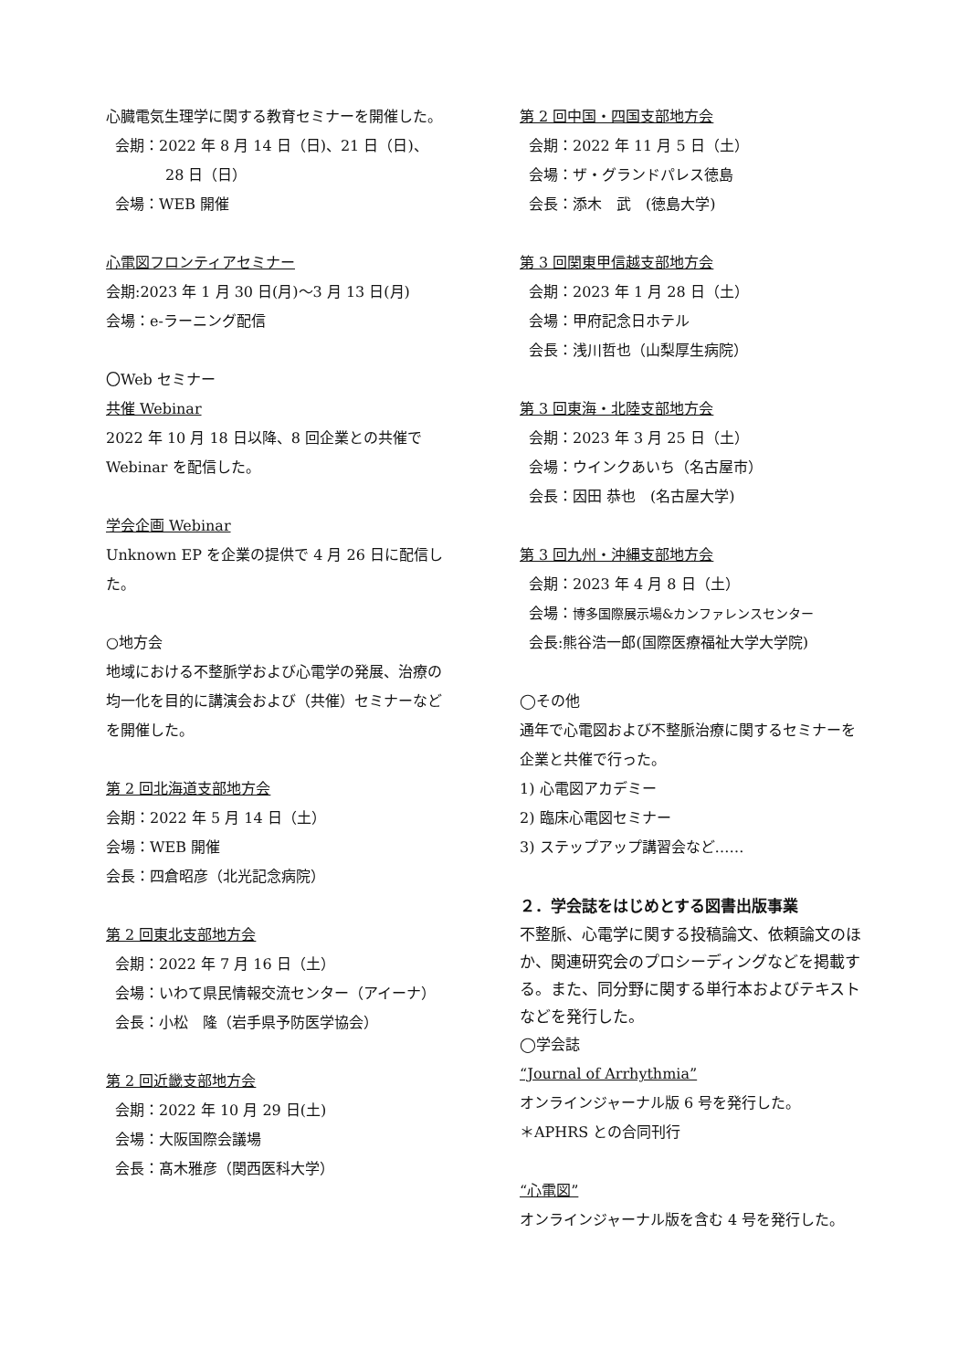心臓電気生理学に関する教育セミナーを開催した。
会期：2022 年 8 月 14 日（日)、21 日（日)、
28 日（日）
会場：WEB 開催
心電図フロンティアセミナー
会期:2023 年 1 月 30 日(月)～3 月 13 日(月)
会場：e-ラーニング配信
〇Web セミナー
共催 Webinar
2022 年 10 月 18 日以降、8 回企業との共催で Webinar を配信した。
学会企画 Webinar
Unknown EP を企業の提供で 4 月 26 日に配信した。
○地方会
地域における不整脈学および心電学の発展、治療の均一化を目的に講演会および（共催）セミナーなどを開催した。
第 2 回北海道支部地方会
会期：2022 年 5 月 14 日（土）
会場：WEB 開催
会長：四倉昭彦（北光記念病院）
第 2 回東北支部地方会
会期：2022 年 7 月 16 日（土）
会場：いわて県民情報交流センター（アイーナ）
会長：小松　隆（岩手県予防医学協会）
第 2 回近畿支部地方会
会期：2022 年 10 月 29 日(土)
会場：大阪国際会議場
会長：髙木雅彦（関西医科大学）
第 2 回中国・四国支部地方会
会期：2022 年 11 月 5 日（土）
会場：ザ・グランドパレス徳島
会長：添木　武　(徳島大学)
第 3 回関東甲信越支部地方会
会期：2023 年 1 月 28 日（土）
会場：甲府記念日ホテル
会長：浅川哲也（山梨厚生病院）
第 3 回東海・北陸支部地方会
会期：2023 年 3 月 25 日（土）
会場：ウインクあいち（名古屋市）
会長：因田 恭也　(名古屋大学)
第 3 回九州・沖縄支部地方会
会期：2023 年 4 月 8 日（土）
会場：博多国際展示場&カンファレンスセンター
会長:熊谷浩一郎(国際医療福祉大学大学院)
◯その他
通年で心電図および不整脈治療に関するセミナーを企業と共催で行った。
1) 心電図アカデミー
2) 臨床心電図セミナー
3) ステップアップ講習会など……
２．学会誌をはじめとする図書出版事業
不整脈、心電学に関する投稿論文、依頼論文のほか、関連研究会のプロシーディングなどを掲載する。また、同分野に関する単行本およびテキストなどを発行した。
◯学会誌
“Journal of Arrhythmia”
オンラインジャーナル版 6 号を発行した。
＊APHRS との合同刊行
“心電図”
オンラインジャーナル版を含む 4 号を発行した。